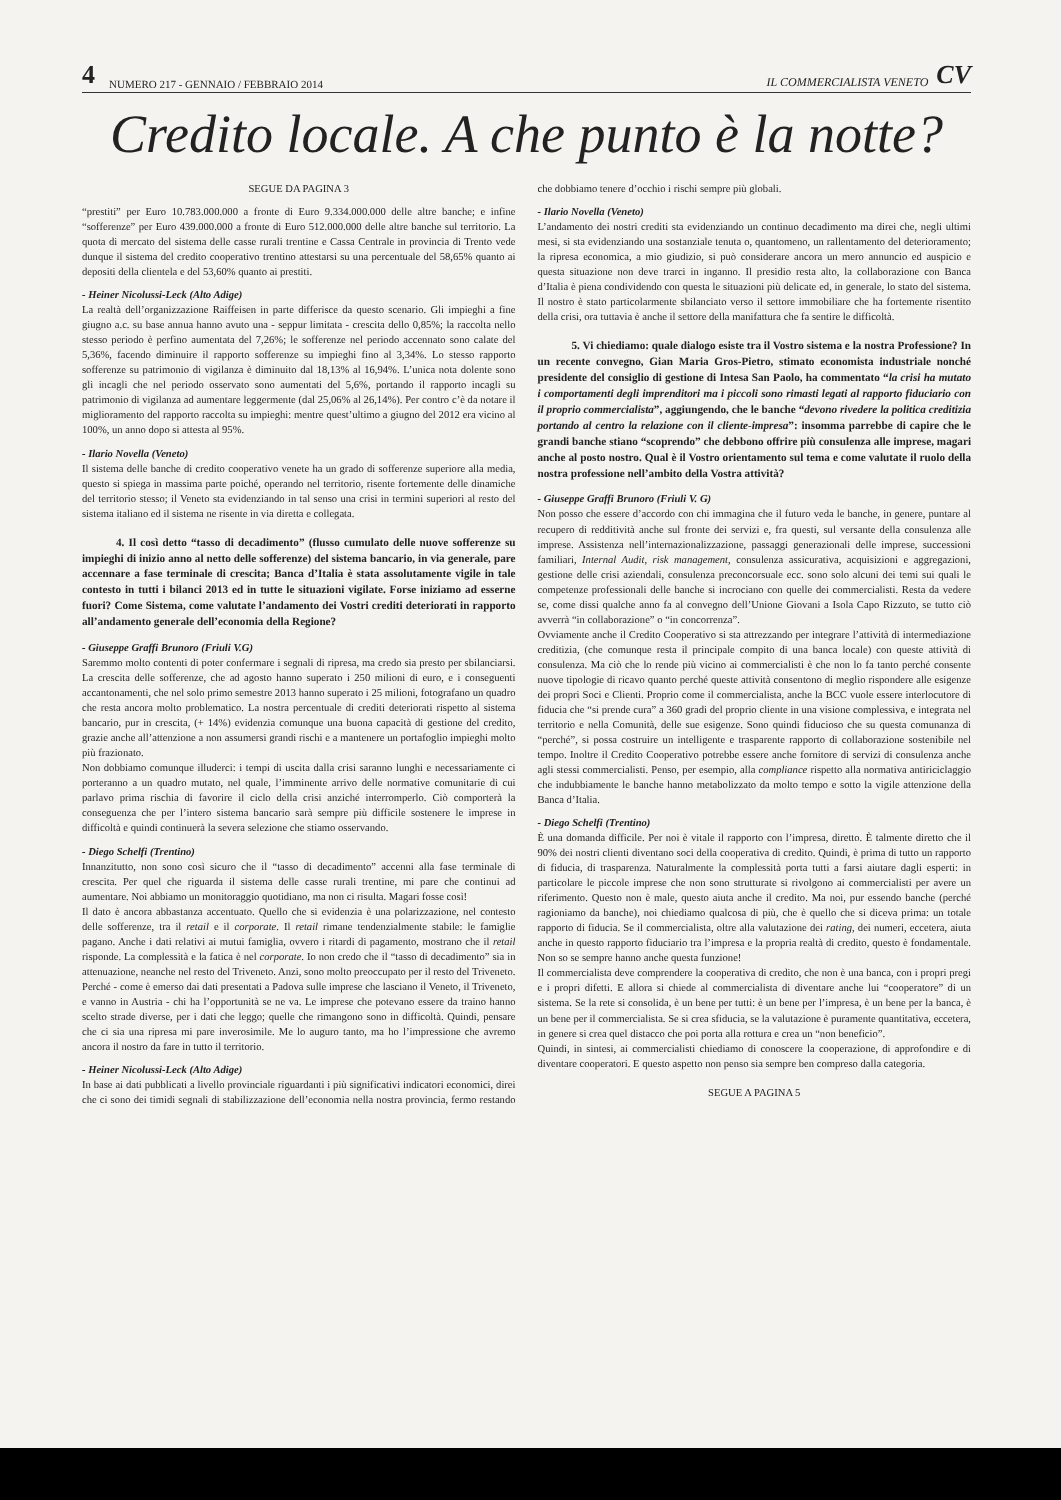4 NUMERO 217 - GENNAIO / FEBBRAIO 2014 IL COMMERCIALISTA VENETO CV
Credito locale. A che punto è la notte?
SEGUE DA PAGINA 3
“prestiti” per Euro 10.783.000.000 a fronte di Euro 9.334.000.000 delle altre banche; e infine “sofferenze” per Euro 439.000.000 a fronte di Euro 512.000.000 delle altre banche sul territorio. La quota di mercato del sistema delle casse rurali trentine e Cassa Centrale in provincia di Trento vede dunque il sistema del credito cooperativo trentino attestarsi su una percentuale del 58,65% quanto ai depositi della clientela e del 53,60% quanto ai prestiti.
- Heiner Nicolussi-Leck (Alto Adige)
La realtà dell’organizzazione Raiffeisen in parte differisce da questo scenario. Gli impieghi a fine giugno a.c. su base annua hanno avuto una - seppur limitata - crescita dello 0,85%; la raccolta nello stesso periodo è perfino aumentata del 7,26%; le sofferenze nel periodo accennato sono calate del 5,36%, facendo diminuire il rapporto sofferenze su impieghi fino al 3,34%. Lo stesso rapporto sofferenze su patrimonio di vigilanza è diminuito dal 18,13% al 16,94%. L’unica nota dolente sono gli incagli che nel periodo osservato sono aumentati del 5,6%, portando il rapporto incagli su patrimonio di vigilanza ad aumentare leggermente (dal 25,06% al 26,14%). Per contro c’è da notare il miglioramento del rapporto raccolta su impieghi: mentre quest’ultimo a giugno del 2012 era vicino al 100%, un anno dopo si attesta al 95%.
- Ilario Novella (Veneto)
Il sistema delle banche di credito cooperativo venete ha un grado di sofferenze superiore alla media, questo si spiega in massima parte poiché, operando nel territorio, risente fortemente delle dinamiche del territorio stesso; il Veneto sta evidenziando in tal senso una crisi in termini superiori al resto del sistema italiano ed il sistema ne risente in via diretta e collegata.
4. Il così detto “tasso di decadimento” (flusso cumulato delle nuove sofferenze su impieghi di inizio anno al netto delle sofferenze) del sistema bancario, in via generale, pare accennare a fase terminale di crescita; Banca d’Italia è stata assolutamente vigile in tale contesto in tutti i bilanci 2013 ed in tutte le situazioni vigilate. Forse iniziamo ad esserne fuori? Come Sistema, come valutate l’andamento dei Vostri crediti deteriorati in rapporto all’andamento generale dell’economia della Regione?
- Giuseppe Graffi Brunoro (Friuli V.G)
Saremmo molto contenti di poter confermare i segnali di ripresa, ma credo sia presto per sbilanciarsi. La crescita delle sofferenze, che ad agosto hanno superato i 250 milioni di euro, e i conseguenti accantonamenti, che nel solo primo semestre 2013 hanno superato i 25 milioni, fotografano un quadro che resta ancora molto problematico. La nostra percentuale di crediti deteriorati rispetto al sistema bancario, pur in crescita, (+ 14%) evidenzia comunque una buona capacità di gestione del credito, grazie anche all’attenzione a non assumersi grandi rischi e a mantenere un portafoglio impieghi molto più frazionato.
Non dobbiamo comunque illuderci: i tempi di uscita dalla crisi saranno lunghi e necessariamente ci porteranno a un quadro mutato, nel quale, l’imminente arrivo delle normative comunitarie di cui parlavo prima rischia di favorire il ciclo della crisi anziché interromperlo. Ciò comporterà la conseguenza che per l’intero sistema bancario sarà sempre più difficile sostenere le imprese in difficoltà e quindi continuerà la severa selezione che stiamo osservando.
- Diego Schelfi (Trentino)
Innanzitutto, non sono così sicuro che il “tasso di decadimento” accenni alla fase terminale di crescita. Per quel che riguarda il sistema delle casse rurali trentine, mi pare che continui ad aumentare. Noi abbiamo un monitoraggio quotidiano, ma non ci risulta. Magari fosse così!
Il dato è ancora abbastanza accentuato. Quello che si evidenzia è una polarizzazione, nel contesto delle sofferenze, tra il retail e il corporate. Il retail rimane tendenzialmente stabile: le famiglie pagano. Anche i dati relativi ai mutui famiglia, ovvero i ritardi di pagamento, mostrano che il retail risponde. La complessità e la fatica è nel corporate. Io non credo che il “tasso di decadimento” sia in attenuazione, neanche nel resto del Triveneto. Anzi, sono molto preoccupato per il resto del Triveneto. Perché - come è emerso dai dati presentati a Padova sulle imprese che lasciano il Veneto, il Triveneto, e vanno in Austria - chi ha l’opportunità se ne va. Le imprese che potevano essere da traino hanno scelto strade diverse, per i dati che leggo; quelle che rimangono sono in difficoltà. Quindi, pensare che ci sia una ripresa mi pare inverosimile. Me lo auguro tanto, ma ho l’impressione che avremo ancora il nostro da fare in tutto il territorio.
- Heiner Nicolussi-Leck (Alto Adige)
In base ai dati pubblicati a livello provinciale riguardanti i più significativi indicatori economici, direi che ci sono dei timidi segnali di stabilizzazione dell’economia nella nostra provincia, fermo restando che dobbiamo tenere d’occhio i rischi sempre più globali.
- Ilario Novella (Veneto)
L’andamento dei nostri crediti sta evidenziando un continuo decadimento ma direi che, negli ultimi mesi, si sta evidenziando una sostanziale tenuta o, quantomeno, un rallentamento del deterioramento; la ripresa economica, a mio giudizio, si può considerare ancora un mero annuncio ed auspicio e questa situazione non deve trarci in inganno. Il presidio resta alto, la collaborazione con Banca d’Italia è piena condividendo con questa le situazioni più delicate ed, in generale, lo stato del sistema. Il nostro è stato particolarmente sbilanciato verso il settore immobiliare che ha fortemente risentito della crisi, ora tuttavia è anche il settore della manifattura che fa sentire le difficoltà.
5. Vi chiediamo: quale dialogo esiste tra il Vostro sistema e la nostra Professione? In un recente convegno, Gian Maria Gros-Pietro, stimato economista industriale nonché presidente del consiglio di gestione di Intesa San Paolo, ha commentato “la crisi ha mutato i comportamenti degli imprenditori ma i piccoli sono rimasti legati al rapporto fiduciario con il proprio commercialista”, aggiungendo, che le banche “devono rivedere la politica creditizia portando al centro la relazione con il cliente-impresa”: insomma parrebbe di capire che le grandi banche stiano “scoprendo” che debbono offrire più consulenza alle imprese, magari anche al posto nostro. Qual è il Vostro orientamento sul tema e come valutate il ruolo della nostra professione nell’ambito della Vostra attività?
- Giuseppe Graffi Brunoro (Friuli V. G)
Non posso che essere d’accordo con chi immagina che il futuro veda le banche, in genere, puntare al recupero di redditività anche sul fronte dei servizi e, fra questi, sul versante della consulenza alle imprese. Assistenza nell’internazionalizzazione, passaggi generazionali delle imprese, successioni familiari, Internal Audit, risk management, consulenza assicurativa, acquisizioni e aggregazioni, gestione delle crisi aziendali, consulenza preconcorsuale ecc. sono solo alcuni dei temi sui quali le competenze professionali delle banche si incrociano con quelle dei commercialisti. Resta da vedere se, come dissi qualche anno fa al convegno dell’Unione Giovani a Isola Capo Rizzuto, se tutto ciò avverrà “in collaborazione” o “in concorrenza”.
Ovviamente anche il Credito Cooperativo si sta attrezzando per integrare l’attività di intermediazione creditizia, (che comunque resta il principale compito di una banca locale) con queste attività di consulenza. Ma ciò che lo rende più vicino ai commercialisti è che non lo fa tanto perché consente nuove tipologie di ricavo quanto perché queste attività consentono di meglio rispondere alle esigenze dei propri Soci e Clienti. Proprio come il commercialista, anche la BCC vuole essere interlocutore di fiducia che “si prende cura” a 360 gradi del proprio cliente in una visione complessiva, e integrata nel territorio e nella Comunità, delle sue esigenze. Sono quindi fiducioso che su questa comunanza di “perché”, si possa costruire un intelligente e trasparente rapporto di collaborazione sostenibile nel tempo. Inoltre il Credito Cooperativo potrebbe essere anche fornitore di servizi di consulenza anche agli stessi commercialisti. Penso, per esempio, alla compliance rispetto alla normativa antiriciclaggio che indubbiamente le banche hanno metabolizzato da molto tempo e sotto la vigile attenzione della Banca d’Italia.
- Diego Schelfi (Trentino)
È una domanda difficile. Per noi è vitale il rapporto con l’impresa, diretto. È talmente diretto che il 90% dei nostri clienti diventano soci della cooperativa di credito. Quindi, è prima di tutto un rapporto di fiducia, di trasparenza. Naturalmente la complessità porta tutti a farsi aiutare dagli esperti: in particolare le piccole imprese che non sono strutturate si rivolgono ai commercialisti per avere un riferimento. Questo non è male, questo aiuta anche il credito. Ma noi, pur essendo banche (perché ragioniamo da banche), noi chiediamo qualcosa di più, che è quello che si diceva prima: un totale rapporto di fiducia. Se il commercialista, oltre alla valutazione dei rating, dei numeri, eccetera, aiuta anche in questo rapporto fiduciario tra l’impresa e la propria realtà di credito, questo è fondamentale. Non so se sempre hanno anche questa funzione!
Il commercialista deve comprendere la cooperativa di credito, che non è una banca, con i propri pregi e i propri difetti. E allora si chiede al commercialista di diventare anche lui “cooperatore” di un sistema. Se la rete si consolida, è un bene per tutti: è un bene per l’impresa, è un bene per la banca, è un bene per il commercialista. Se si crea sfiducia, se la valutazione è puramente quantitativa, eccetera, in genere si crea quel distacco che poi porta alla rottura e crea un “non beneficio”.
Quindi, in sintesi, ai commercialisti chiediamo di conoscere la cooperazione, di approfondire e di diventare cooperatori. E questo aspetto non penso sia sempre ben compreso dalla categoria.
SEGUE A PAGINA 5